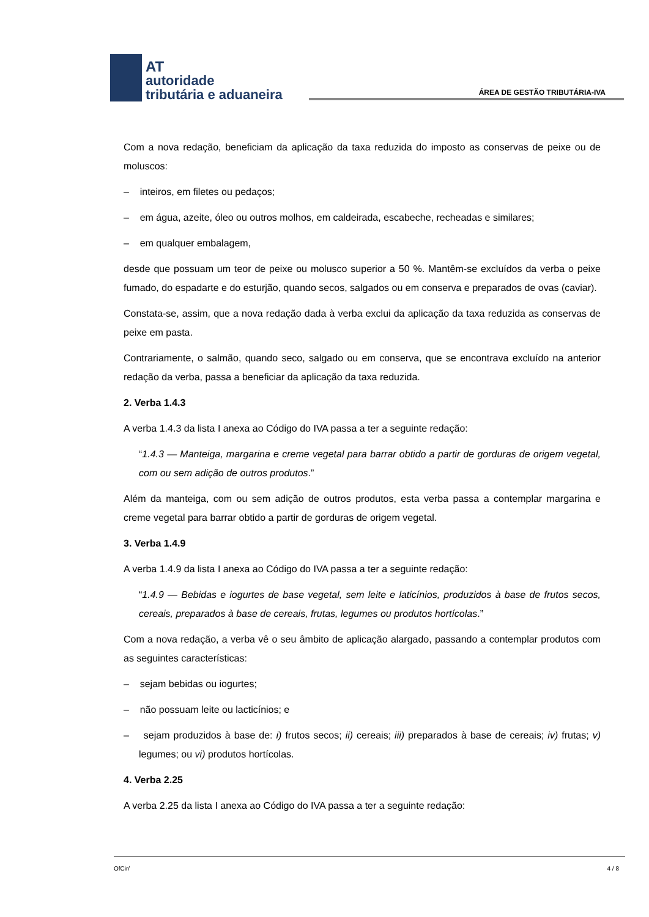AT
autoridade
tributária e aduaneira
ÁREA DE GESTÃO TRIBUTÁRIA-IVA
Com a nova redação, beneficiam da aplicação da taxa reduzida do imposto as conservas de peixe ou de moluscos:
– inteiros, em filetes ou pedaços;
– em água, azeite, óleo ou outros molhos, em caldeirada, escabeche, recheadas e similares;
– em qualquer embalagem,
desde que possuam um teor de peixe ou molusco superior a 50 %. Mantêm-se excluídos da verba o peixe fumado, do espadarte e do esturjão, quando secos, salgados ou em conserva e preparados de ovas (caviar).
Constata-se, assim, que a nova redação dada à verba exclui da aplicação da taxa reduzida as conservas de peixe em pasta.
Contrariamente, o salmão, quando seco, salgado ou em conserva, que se encontrava excluído na anterior redação da verba, passa a beneficiar da aplicação da taxa reduzida.
2. Verba 1.4.3
A verba 1.4.3 da lista I anexa ao Código do IVA passa a ter a seguinte redação:
“1.4.3 — Manteiga, margarina e creme vegetal para barrar obtido a partir de gorduras de origem vegetal, com ou sem adição de outros produtos.”
Além da manteiga, com ou sem adição de outros produtos, esta verba passa a contemplar margarina e creme vegetal para barrar obtido a partir de gorduras de origem vegetal.
3. Verba 1.4.9
A verba 1.4.9 da lista I anexa ao Código do IVA passa a ter a seguinte redação:
“1.4.9 — Bebidas e iogurtes de base vegetal, sem leite e laticínios, produzidos à base de frutos secos, cereais, preparados à base de cereais, frutas, legumes ou produtos hortícolas.”
Com a nova redação, a verba vê o seu âmbito de aplicação alargado, passando a contemplar produtos com as seguintes características:
– sejam bebidas ou iogurtes;
– não possuam leite ou lacticínios; e
– sejam produzidos à base de: i) frutos secos; ii) cereais; iii) preparados à base de cereais; iv) frutas; v) legumes; ou vi) produtos hortícolas.
4. Verba 2.25
A verba 2.25 da lista I anexa ao Código do IVA passa a ter a seguinte redação:
OfCir/ 4 / 8